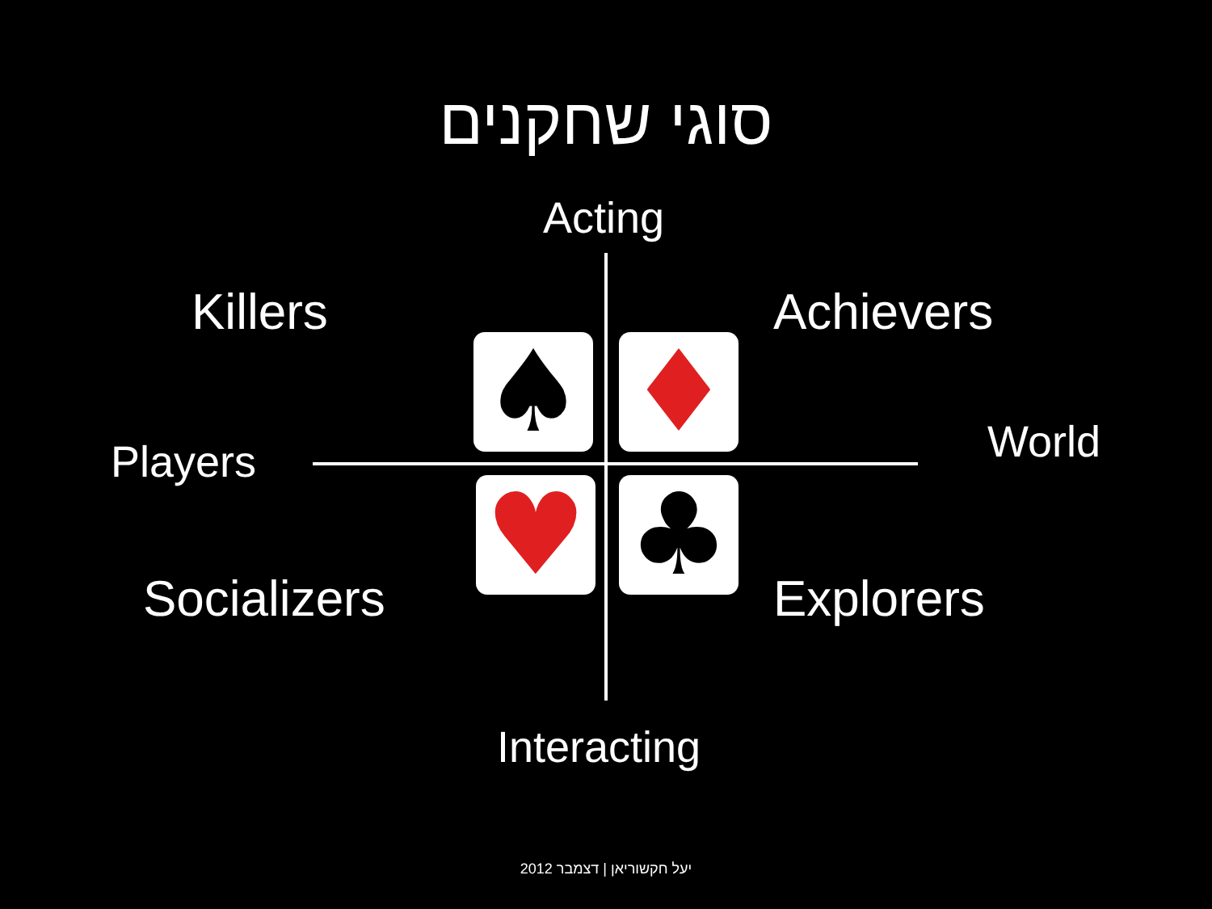סוגי שחקנים
Acting
Killers Achievers
World
Players
Socializers Explorers
Interacting
♠ ♦
♥ ♣
יעל חקשוריאן | דצמבר 2012